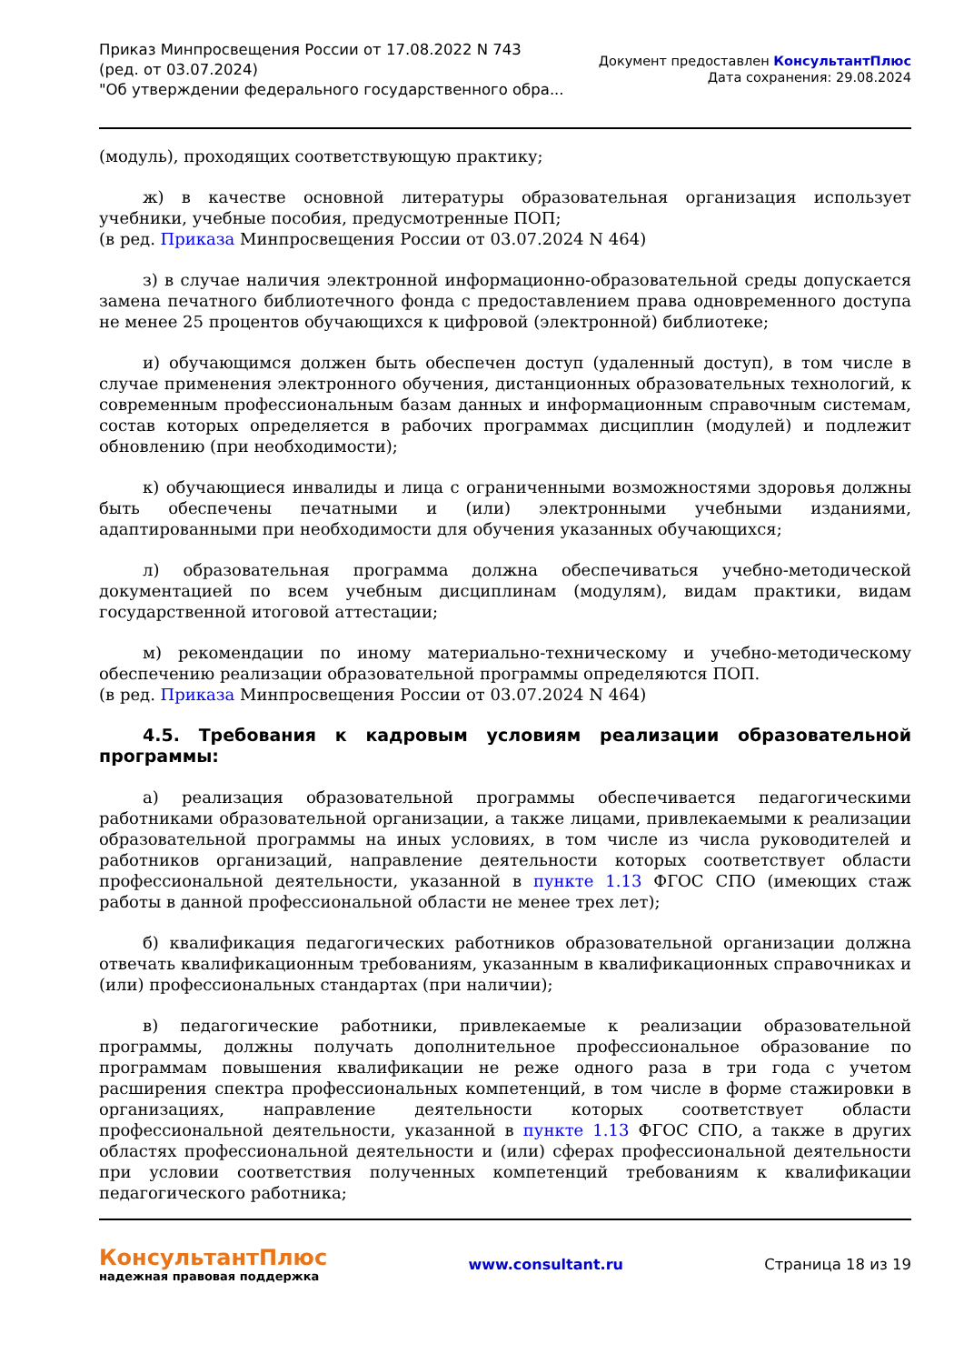Приказ Минпросвещения России от 17.08.2022 N 743
(ред. от 03.07.2024)
"Об утверждении федерального государственного обра...
Документ предоставлен КонсультантПлюс
Дата сохранения: 29.08.2024
(модуль), проходящих соответствующую практику;
ж) в качестве основной литературы образовательная организация использует учебники, учебные пособия, предусмотренные ПОП;
(в ред. Приказа Минпросвещения России от 03.07.2024 N 464)
з) в случае наличия электронной информационно-образовательной среды допускается замена печатного библиотечного фонда с предоставлением права одновременного доступа не менее 25 процентов обучающихся к цифровой (электронной) библиотеке;
и) обучающимся должен быть обеспечен доступ (удаленный доступ), в том числе в случае применения электронного обучения, дистанционных образовательных технологий, к современным профессиональным базам данных и информационным справочным системам, состав которых определяется в рабочих программах дисциплин (модулей) и подлежит обновлению (при необходимости);
к) обучающиеся инвалиды и лица с ограниченными возможностями здоровья должны быть обеспечены печатными и (или) электронными учебными изданиями, адаптированными при необходимости для обучения указанных обучающихся;
л) образовательная программа должна обеспечиваться учебно-методической документацией по всем учебным дисциплинам (модулям), видам практики, видам государственной итоговой аттестации;
м) рекомендации по иному материально-техническому и учебно-методическому обеспечению реализации образовательной программы определяются ПОП.
(в ред. Приказа Минпросвещения России от 03.07.2024 N 464)
4.5. Требования к кадровым условиям реализации образовательной программы:
а) реализация образовательной программы обеспечивается педагогическими работниками образовательной организации, а также лицами, привлекаемыми к реализации образовательной программы на иных условиях, в том числе из числа руководителей и работников организаций, направление деятельности которых соответствует области профессиональной деятельности, указанной в пункте 1.13 ФГОС СПО (имеющих стаж работы в данной профессиональной области не менее трех лет);
б) квалификация педагогических работников образовательной организации должна отвечать квалификационным требованиям, указанным в квалификационных справочниках и (или) профессиональных стандартах (при наличии);
в) педагогические работники, привлекаемые к реализации образовательной программы, должны получать дополнительное профессиональное образование по программам повышения квалификации не реже одного раза в три года с учетом расширения спектра профессиональных компетенций, в том числе в форме стажировки в организациях, направление деятельности которых соответствует области профессиональной деятельности, указанной в пункте 1.13 ФГОС СПО, а также в других областях профессиональной деятельности и (или) сферах профессиональной деятельности при условии соответствия полученных компетенций требованиям к квалификации педагогического работника;
КонсультантПлюс
надежная правовая поддержка
www.consultant.ru Страница 18 из 19